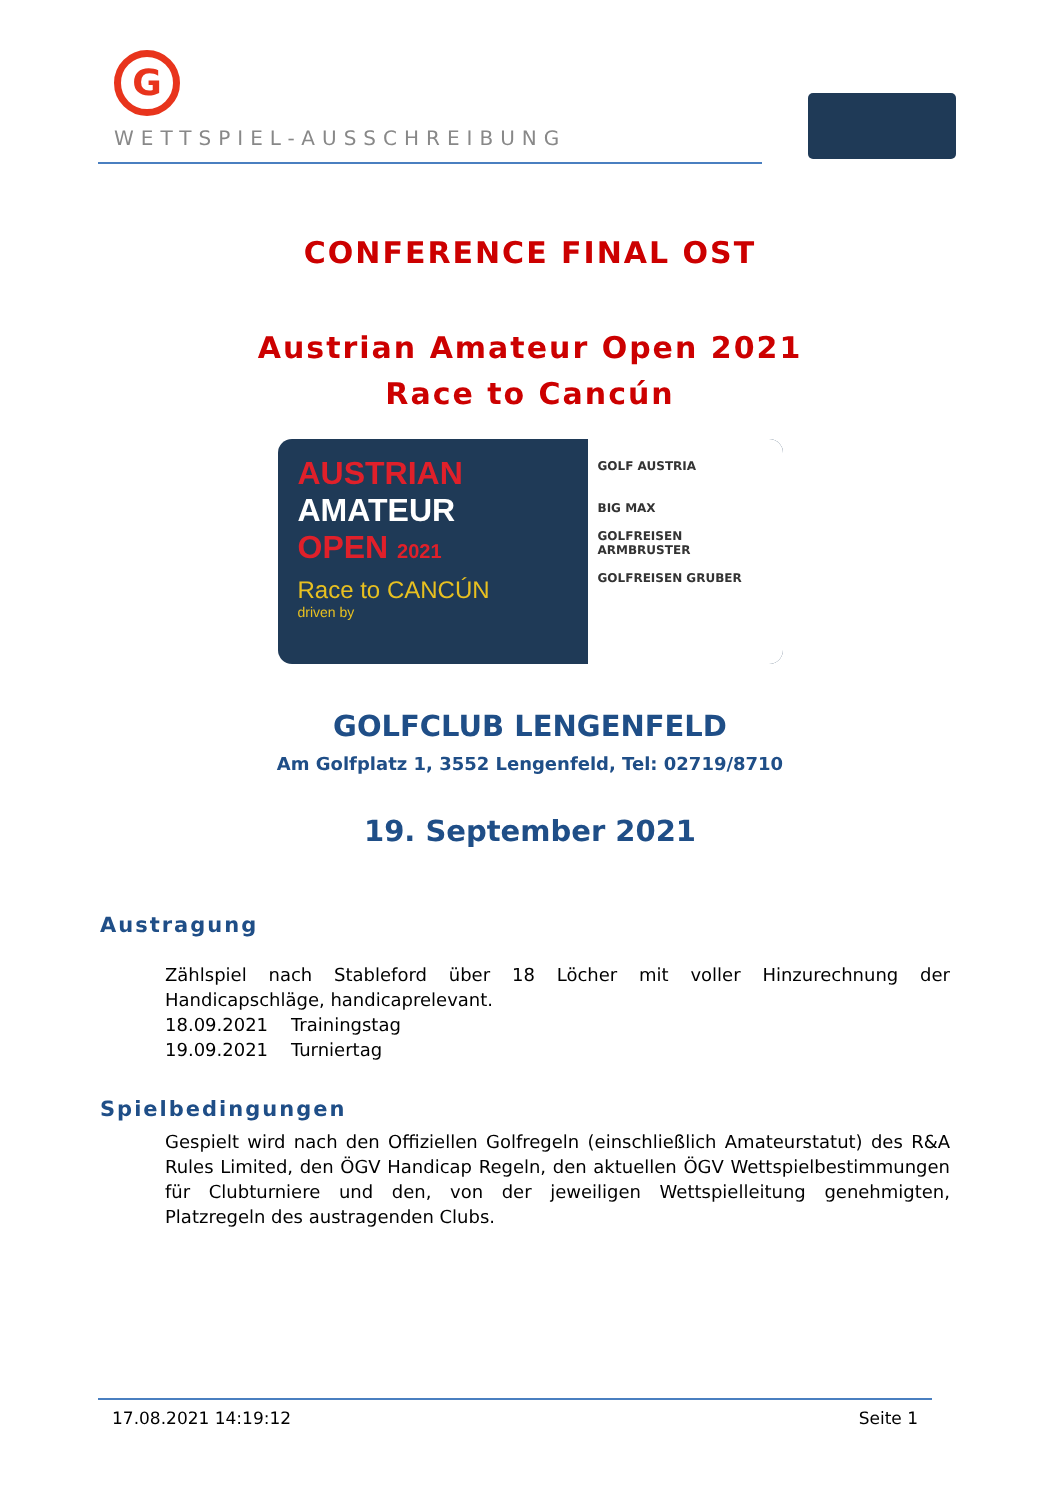G
WETTSPIEL-AUSSCHREIBUNG
CONFERENCE FINAL OST
Austrian Amateur Open 2021
Race to Cancún
AUSTRIAN
AMATEUR
OPEN 2021
Race to CANCÚN
driven by
GOLF AUSTRIA
BIG MAX
GOLFREISEN ARMBRUSTER
GOLFREISEN GRUBER
GOLFCLUB LENGENFELD
Am Golfplatz 1, 3552 Lengenfeld, Tel: 02719/8710
19. September 2021
Austragung
Zählspiel nach Stableford über 18 Löcher mit voller Hinzurechnung der Handicapschläge, handicaprelevant.
18.09.2021 Trainingstag
19.09.2021 Turniertag
Spielbedingungen
Gespielt wird nach den Offiziellen Golfregeln (einschließlich Amateurstatut) des R&A Rules Limited, den ÖGV Handicap Regeln, den aktuellen ÖGV Wettspielbestimmungen für Clubturniere und den, von der jeweiligen Wettspielleitung genehmigten, Platzregeln des austragenden Clubs.
17.08.2021 14:19:12 Seite 1